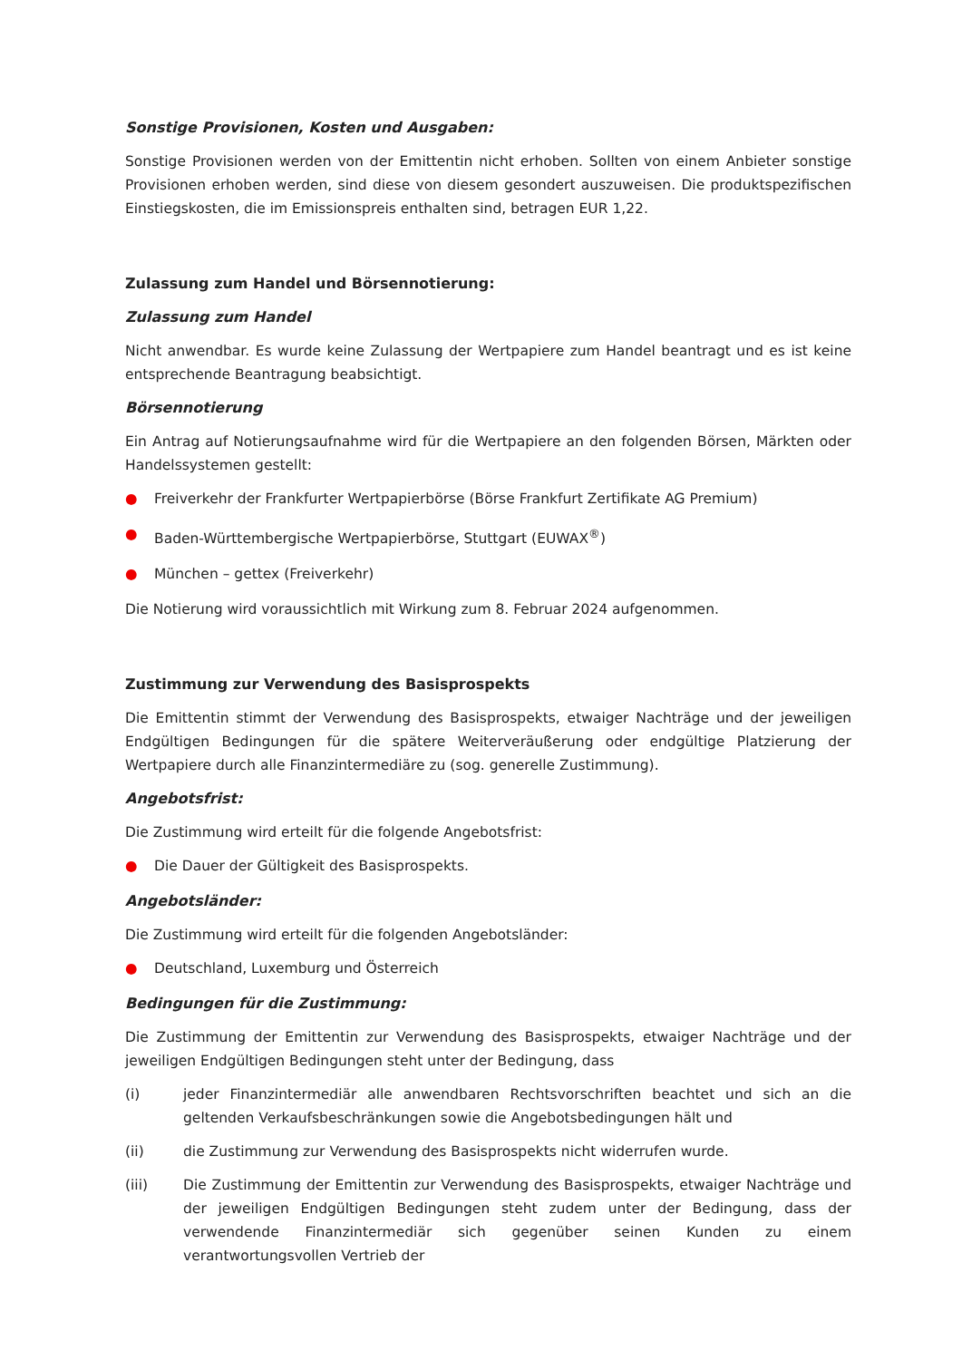Sonstige Provisionen, Kosten und Ausgaben:
Sonstige Provisionen werden von der Emittentin nicht erhoben. Sollten von einem Anbieter sonstige Provisionen erhoben werden, sind diese von diesem gesondert auszuweisen. Die produktspezifischen Einstiegskosten, die im Emissionspreis enthalten sind, betragen EUR 1,22.
Zulassung zum Handel und Börsennotierung:
Zulassung zum Handel
Nicht anwendbar. Es wurde keine Zulassung der Wertpapiere zum Handel beantragt und es ist keine entsprechende Beantragung beabsichtigt.
Börsennotierung
Ein Antrag auf Notierungsaufnahme wird für die Wertpapiere an den folgenden Börsen, Märkten oder Handelssystemen gestellt:
● Freiverkehr der Frankfurter Wertpapierbörse (Börse Frankfurt Zertifikate AG Premium)
● Baden-Württembergische Wertpapierbörse, Stuttgart (EUWAX<sup>®</sup>)
● München – gettex (Freiverkehr)
Die Notierung wird voraussichtlich mit Wirkung zum 8. Februar 2024 aufgenommen.
Zustimmung zur Verwendung des Basisprospekts
Die Emittentin stimmt der Verwendung des Basisprospekts, etwaiger Nachträge und der jeweiligen Endgültigen Bedingungen für die spätere Weiterveräußerung oder endgültige Platzierung der Wertpapiere durch alle Finanzintermediäre zu (sog. generelle Zustimmung).
Angebotsfrist:
Die Zustimmung wird erteilt für die folgende Angebotsfrist:
● Die Dauer der Gültigkeit des Basisprospekts.
Angebotsländer:
Die Zustimmung wird erteilt für die folgenden Angebotsländer:
● Deutschland, Luxemburg und Österreich
Bedingungen für die Zustimmung:
Die Zustimmung der Emittentin zur Verwendung des Basisprospekts, etwaiger Nachträge und der jeweiligen Endgültigen Bedingungen steht unter der Bedingung, dass
(i) jeder Finanzintermediär alle anwendbaren Rechtsvorschriften beachtet und sich an die geltenden Verkaufsbeschränkungen sowie die Angebotsbedingungen hält und
(ii) die Zustimmung zur Verwendung des Basisprospekts nicht widerrufen wurde.
(iii) Die Zustimmung der Emittentin zur Verwendung des Basisprospekts, etwaiger Nachträge und der jeweiligen Endgültigen Bedingungen steht zudem unter der Bedingung, dass der verwendende Finanzintermediär sich gegenüber seinen Kunden zu einem verantwortungsvollen Vertrieb der